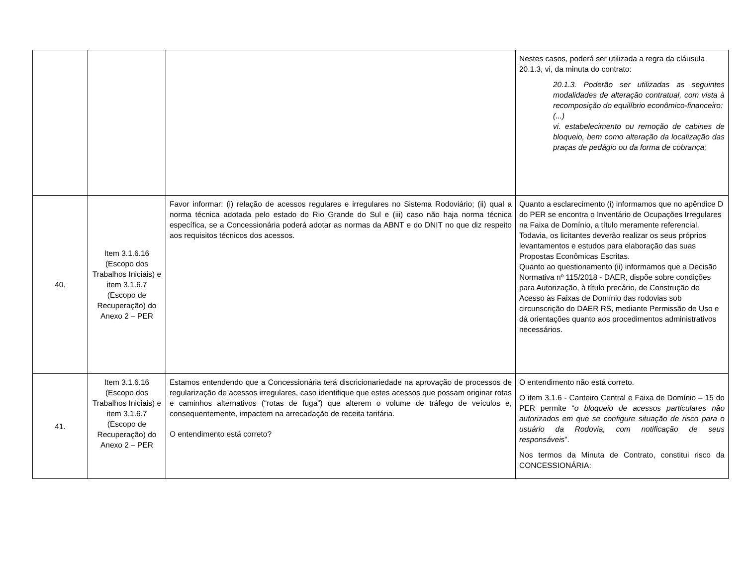| | | | Nestes casos, poderá ser utilizada a regra da cláusula 20.1.3, vi, da minuta do contrato: 20.1.3. Poderão ser utilizadas as seguintes modalidades de alteração contratual, com vista à recomposição do equilíbrio econômico-financeiro: (...) vi. estabelecimento ou remoção de cabines de bloqueio, bem como alteração da localização das praças de pedágio ou da forma de cobrança; |
| 40. | Item 3.1.6.16 (Escopo dos Trabalhos Iniciais) e item 3.1.6.7 (Escopo de Recuperação) do Anexo 2 – PER | Favor informar: (i) relação de acessos regulares e irregulares no Sistema Rodoviário; (ii) qual a norma técnica adotada pelo estado do Rio Grande do Sul e (iii) caso não haja norma técnica específica, se a Concessionária poderá adotar as normas da ABNT e do DNIT no que diz respeito aos requisitos técnicos dos acessos. | Quanto a esclarecimento (i) informamos que no apêndice D do PER se encontra o Inventário de Ocupações Irregulares na Faixa de Domínio, a título meramente referencial. Todavia, os licitantes deverão realizar os seus próprios levantamentos e estudos para elaboração das suas Propostas Econômicas Escritas. Quanto ao questionamento (ii) informamos que a Decisão Normativa nº 115/2018 - DAER, dispõe sobre condições para Autorização, à título precário, de Construção de Acesso às Faixas de Domínio das rodovias sob circunscrição do DAER RS, mediante Permissão de Uso e dá orientações quanto aos procedimentos administrativos necessários. |
| 41. | Item 3.1.6.16 (Escopo dos Trabalhos Iniciais) e item 3.1.6.7 (Escopo de Recuperação) do Anexo 2 – PER | Estamos entendendo que a Concessionária terá discricionariedade na aprovação de processos de regularização de acessos irregulares, caso identifique que estes acessos que possam originar rotas e caminhos alternativos (“rotas de fuga”) que alterem o volume de tráfego de veículos e, consequentemente, impactem na arrecadação de receita tarifária. O entendimento está correto? | O entendimento não está correto. O item 3.1.6 - Canteiro Central e Faixa de Domínio – 15 do PER permite “ o bloqueio de acessos particulares não autorizados em que se configure situação de risco para o usuário da Rodovia, com notificação de seus responsáveis ”. Nos termos da Minuta de Contrato, constitui risco da CONCESSIONÁRIA: |